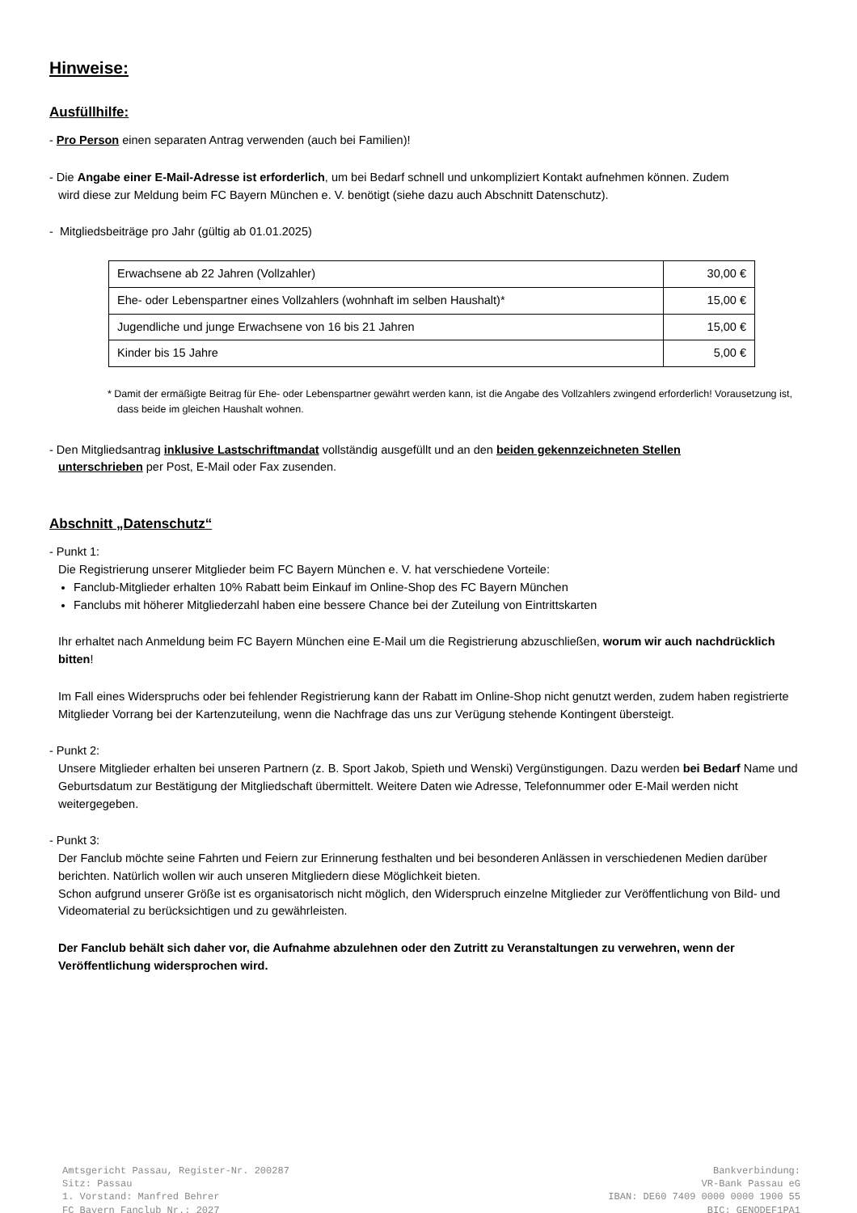Hinweise:
Ausfüllhilfe:
- Pro Person einen separaten Antrag verwenden (auch bei Familien)!
- Die Angabe einer E-Mail-Adresse ist erforderlich, um bei Bedarf schnell und unkompliziert Kontakt aufnehmen können. Zudem
wird diese zur Meldung beim FC Bayern München e. V. benötigt (siehe dazu auch Abschnitt Datenschutz).
- Mitgliedsbeiträge pro Jahr (gültig ab 01.01.2025)
| Erwachsene ab 22 Jahren (Vollzahler) | 30,00 € |
| Ehe- oder Lebenspartner eines Vollzahlers (wohnhaft im selben Haushalt)* | 15,00 € |
| Jugendliche und junge Erwachsene von 16 bis 21 Jahren | 15,00 € |
| Kinder bis 15 Jahre | 5,00 € |
* Damit der ermäßigte Beitrag für Ehe- oder Lebenspartner gewährt werden kann, ist die Angabe des Vollzahlers zwingend erforderlich! Vorausetzung ist, dass beide im gleichen Haushalt wohnen.
- Den Mitgliedsantrag inklusive Lastschriftmandat vollständig ausgefüllt und an den beiden gekennzeichneten Stellen
unterschrieben per Post, E-Mail oder Fax zusenden.
Abschnitt „Datenschutz“
- Punkt 1:
Die Registrierung unserer Mitglieder beim FC Bayern München e. V. hat verschiedene Vorteile:
Fanclub-Mitglieder erhalten 10% Rabatt beim Einkauf im Online-Shop des FC Bayern München
Fanclubs mit höherer Mitgliederzahl haben eine bessere Chance bei der Zuteilung von Eintrittskarten
Ihr erhaltet nach Anmeldung beim FC Bayern München eine E-Mail um die Registrierung abzuschließen, worum wir auch nachdrücklich bitten!
Im Fall eines Widerspruchs oder bei fehlender Registrierung kann der Rabatt im Online-Shop nicht genutzt werden, zudem haben registrierte Mitglieder Vorrang bei der Kartenzuteilung, wenn die Nachfrage das uns zur Verügung stehende Kontingent übersteigt.
- Punkt 2:
Unsere Mitglieder erhalten bei unseren Partnern (z. B. Sport Jakob, Spieth und Wenski) Vergünstigungen. Dazu werden bei Bedarf Name und Geburtsdatum zur Bestätigung der Mitgliedschaft übermittelt. Weitere Daten wie Adresse, Telefonnummer oder E-Mail werden nicht weitergegeben.
- Punkt 3:
Der Fanclub möchte seine Fahrten und Feiern zur Erinnerung festhalten und bei besonderen Anlässen in verschiedenen Medien darüber berichten. Natürlich wollen wir auch unseren Mitgliedern diese Möglichkeit bieten.
Schon aufgrund unserer Größe ist es organisatorisch nicht möglich, den Widerspruch einzelne Mitglieder zur Veröffentlichung von Bild- und Videomaterial zu berücksichtigen und zu gewährleisten.
Der Fanclub behält sich daher vor, die Aufnahme abzulehnen oder den Zutritt zu Veranstaltungen zu verwehren, wenn der Veröffentlichung widersprochen wird.
Amtsgericht Passau, Register-Nr. 200287
Sitz: Passau
1. Vorstand: Manfred Behrer
FC Bayern Fanclub Nr.: 2027
Bankverbindung:
VR-Bank Passau eG
IBAN: DE60 7409 0000 0000 1900 55
BIC: GENODEF1PA1